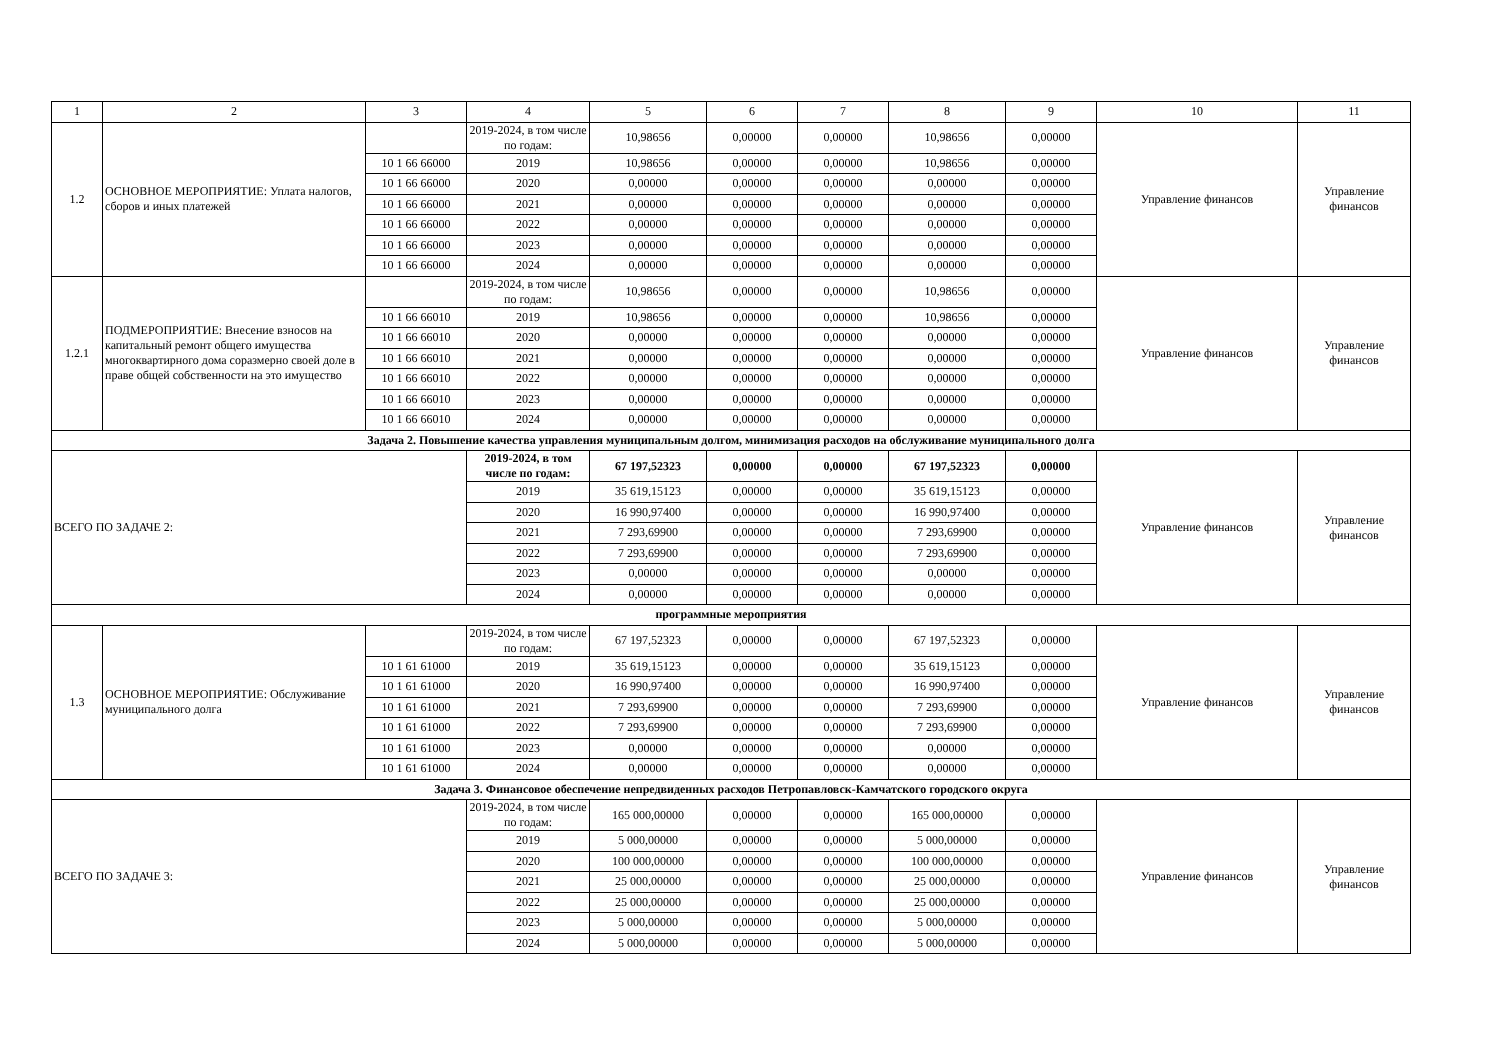| 1 | 2 | 3 | 4 | 5 | 6 | 7 | 8 | 9 | 10 | 11 |
| --- | --- | --- | --- | --- | --- | --- | --- | --- | --- | --- |
| 1.2 | ОСНОВНОЕ МЕРОПРИЯТИЕ: Уплата налогов, сборов и иных платежей | | 2019-2024, в том числе по годам: | 10,98656 | 0,00000 | 0,00000 | 10,98656 | 0,00000 | Управление финансов | Управление финансов |
| | | 10 1 66 66000 | 2019 | 10,98656 | 0,00000 | 0,00000 | 10,98656 | 0,00000 | | |
| | | 10 1 66 66000 | 2020 | 0,00000 | 0,00000 | 0,00000 | 0,00000 | 0,00000 | | |
| | | 10 1 66 66000 | 2021 | 0,00000 | 0,00000 | 0,00000 | 0,00000 | 0,00000 | | |
| | | 10 1 66 66000 | 2022 | 0,00000 | 0,00000 | 0,00000 | 0,00000 | 0,00000 | | |
| | | 10 1 66 66000 | 2023 | 0,00000 | 0,00000 | 0,00000 | 0,00000 | 0,00000 | | |
| | | 10 1 66 66000 | 2024 | 0,00000 | 0,00000 | 0,00000 | 0,00000 | 0,00000 | | |
| 1.2.1 | ПОДМЕРОПРИЯТИЕ: Внесение взносов на капитальный ремонт общего имущества многоквартирного дома соразмерно своей доле в праве общей собственности на это имущество | | 2019-2024, в том числе по годам: | 10,98656 | 0,00000 | 0,00000 | 10,98656 | 0,00000 | Управление финансов | Управление финансов |
| | | 10 1 66 66010 | 2019 | 10,98656 | 0,00000 | 0,00000 | 10,98656 | 0,00000 | | |
| | | 10 1 66 66010 | 2020 | 0,00000 | 0,00000 | 0,00000 | 0,00000 | 0,00000 | | |
| | | 10 1 66 66010 | 2021 | 0,00000 | 0,00000 | 0,00000 | 0,00000 | 0,00000 | | |
| | | 10 1 66 66010 | 2022 | 0,00000 | 0,00000 | 0,00000 | 0,00000 | 0,00000 | | |
| | | 10 1 66 66010 | 2023 | 0,00000 | 0,00000 | 0,00000 | 0,00000 | 0,00000 | | |
| | | 10 1 66 66010 | 2024 | 0,00000 | 0,00000 | 0,00000 | 0,00000 | 0,00000 | | |
| Задача 2. Повышение качества управления муниципальным долгом, минимизация расходов на обслуживание муниципального долга | | | | | | | | | | |
| ВСЕГО ПО ЗАДАЧЕ 2: | | | 2019-2024, в том числе по годам: | 67 197,52323 | 0,00000 | 0,00000 | 67 197,52323 | 0,00000 | Управление финансов | Управление финансов |
| | | | 2019 | 35 619,15123 | 0,00000 | 0,00000 | 35 619,15123 | 0,00000 | | |
| | | | 2020 | 16 990,97400 | 0,00000 | 0,00000 | 16 990,97400 | 0,00000 | | |
| | | | 2021 | 7 293,69900 | 0,00000 | 0,00000 | 7 293,69900 | 0,00000 | | |
| | | | 2022 | 7 293,69900 | 0,00000 | 0,00000 | 7 293,69900 | 0,00000 | | |
| | | | 2023 | 0,00000 | 0,00000 | 0,00000 | 0,00000 | 0,00000 | | |
| | | | 2024 | 0,00000 | 0,00000 | 0,00000 | 0,00000 | 0,00000 | | |
| программные мероприятия | | | | | | | | | | |
| 1.3 | ОСНОВНОЕ МЕРОПРИЯТИЕ: Обслуживание муниципального долга | | 2019-2024, в том числе по годам: | 67 197,52323 | 0,00000 | 0,00000 | 67 197,52323 | 0,00000 | Управление финансов | Управление финансов |
| | | 10 1 61 61000 | 2019 | 35 619,15123 | 0,00000 | 0,00000 | 35 619,15123 | 0,00000 | | |
| | | 10 1 61 61000 | 2020 | 16 990,97400 | 0,00000 | 0,00000 | 16 990,97400 | 0,00000 | | |
| | | 10 1 61 61000 | 2021 | 7 293,69900 | 0,00000 | 0,00000 | 7 293,69900 | 0,00000 | | |
| | | 10 1 61 61000 | 2022 | 7 293,69900 | 0,00000 | 0,00000 | 7 293,69900 | 0,00000 | | |
| | | 10 1 61 61000 | 2023 | 0,00000 | 0,00000 | 0,00000 | 0,00000 | 0,00000 | | |
| | | 10 1 61 61000 | 2024 | 0,00000 | 0,00000 | 0,00000 | 0,00000 | 0,00000 | | |
| Задача 3. Финансовое обеспечение непредвиденных расходов Петропавловск-Камчатского городского округа | | | | | | | | | | |
| ВСЕГО ПО ЗАДАЧЕ 3: | | | 2019-2024, в том числе по годам: | 165 000,00000 | 0,00000 | 0,00000 | 165 000,00000 | 0,00000 | Управление финансов | Управление финансов |
| | | | 2019 | 5 000,00000 | 0,00000 | 0,00000 | 5 000,00000 | 0,00000 | | |
| | | | 2020 | 100 000,00000 | 0,00000 | 0,00000 | 100 000,00000 | 0,00000 | | |
| | | | 2021 | 25 000,00000 | 0,00000 | 0,00000 | 25 000,00000 | 0,00000 | | |
| | | | 2022 | 25 000,00000 | 0,00000 | 0,00000 | 25 000,00000 | 0,00000 | | |
| | | | 2023 | 5 000,00000 | 0,00000 | 0,00000 | 5 000,00000 | 0,00000 | | |
| | | | 2024 | 5 000,00000 | 0,00000 | 0,00000 | 5 000,00000 | 0,00000 | | |